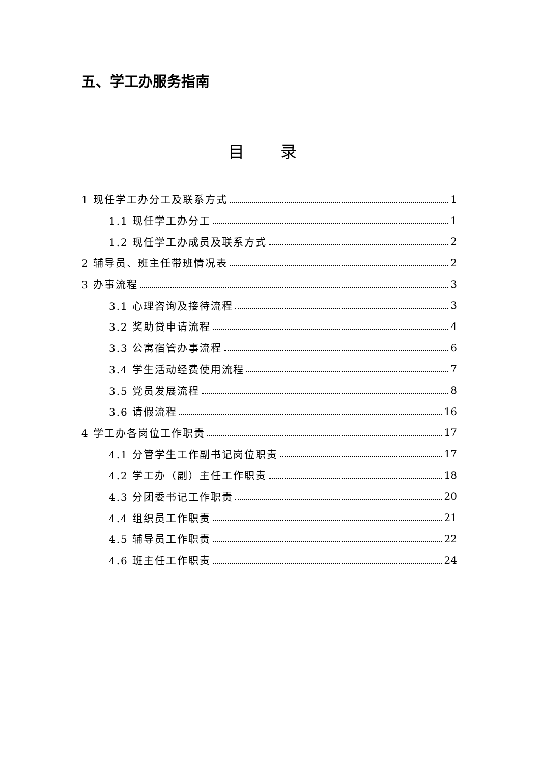五、学工办服务指南
目 录
1 现任学工办分工及联系方式 1
1.1 现任学工办分工 1
1.2 现任学工办成员及联系方式 2
2 辅导员、班主任带班情况表 2
3 办事流程 3
3.1 心理咨询及接待流程 3
3.2 奖助贷申请流程 4
3.3 公寓宿管办事流程 6
3.4 学生活动经费使用流程 7
3.5 党员发展流程 8
3.6 请假流程 16
4 学工办各岗位工作职责 17
4.1 分管学生工作副书记岗位职责 17
4.2 学工办（副）主任工作职责 18
4.3 分团委书记工作职责 20
4.4 组织员工作职责 21
4.5 辅导员工作职责 22
4.6 班主任工作职责 24